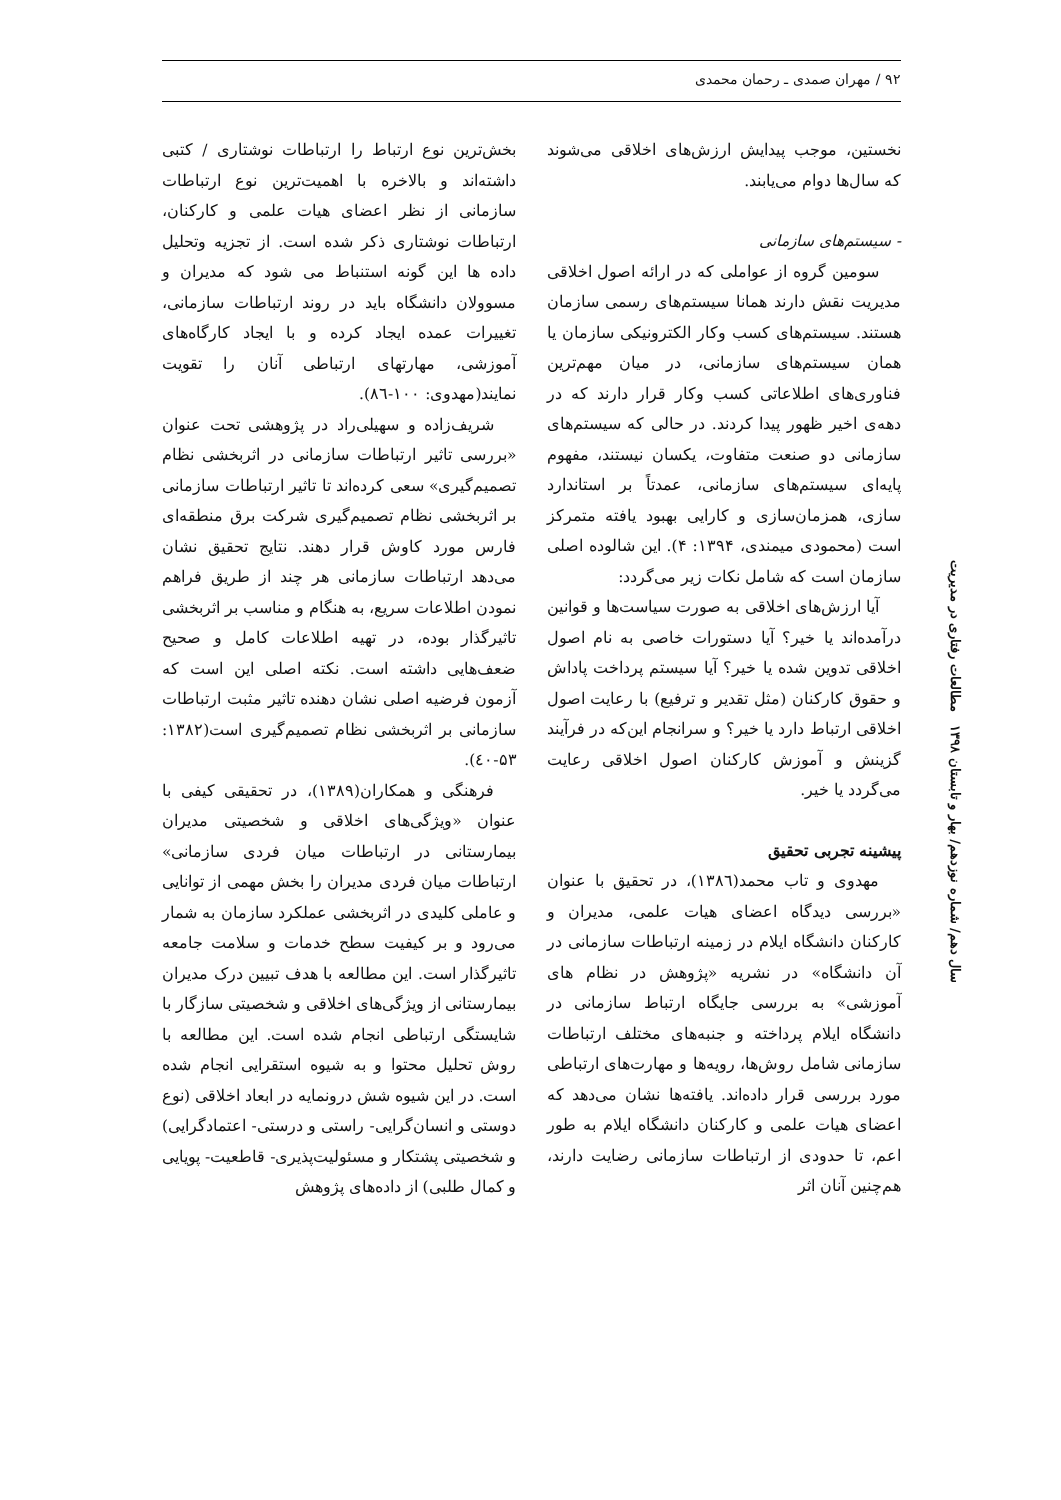۹۲ / مهران صمدی ـ رحمان محمدی
نخستین، موجب پیدایش ارزش‌های اخلاقی می‌شوند که سال‌ها دوام می‌یابند.
- سیستم‌های سازمانی
سومین گروه از عواملی که در ارائه اصول اخلاقی مدیریت نقش دارند همانا سیستم‌های رسمی سازمان هستند. سیستم‌های کسب وکار الکترونیکی سازمان یا همان سیستم‌های سازمانی، در میان مهم‌ترین فناوری‌های اطلاعاتی کسب وکار قرار دارند که در دهه‌ی اخیر ظهور پیدا کردند. در حالی که سیستم‌های سازمانی دو صنعت متفاوت، یکسان نیستند، مفهوم پایه‌ای سیستم‌های سازمانی، عمدتاً بر استاندارد سازی، همزمان‌سازی و کارایی بهبود یافته متمرکز است (محمودی میمندی، ۱۳۹۴: ۴). این شالوده اصلی سازمان است که شامل نکات زیر می‌گردد:
آیا ارزش‌های اخلاقی به صورت سیاست‌ها و قوانین درآمده‌اند یا خیر؟ آیا دستورات خاصی به نام اصول اخلاقی تدوین شده یا خیر؟ آیا سیستم پرداخت پاداش و حقوق کارکنان (مثل تقدیر و ترفیع) با رعایت اصول اخلاقی ارتباط دارد یا خیر؟ و سرانجام این‌که در فرآیند گزینش و آموزش کارکنان اصول اخلاقی رعایت می‌گردد یا خیر.
پیشینه تجربی تحقیق
مهدوی و تاب محمد(۱۳۸٦)، در تحقیق با عنوان «بررسی دیدگاه اعضای هیات علمی، مدیران و کارکنان دانشگاه ایلام در زمینه ارتباطات سازمانی در آن دانشگاه» در نشریه «پژوهش در نظام های آموزشی» به بررسی جایگاه ارتباط سازمانی در دانشگاه ایلام پرداخته و جنبه‌های مختلف ارتباطات سازمانی شامل روش‌ها، رویه‌ها و مهارت‌های ارتباطی مورد بررسی قرار داده‌اند. یافته‌ها نشان می‌دهد که اعضای هیات علمی و کارکنان دانشگاه ایلام به طور اعم، تا حدودی از ارتباطات سازمانی رضایت دارند، هم‌چنین آنان اثر
بخش‌ترین نوع ارتباط را ارتباطات نوشتاری / کتبی داشته‌اند و بالاخره با اهمیت‌ترین نوع ارتباطات سازمانی از نظر اعضای هیات علمی و کارکنان، ارتباطات نوشتاری ذکر شده است. از تجزیه وتحلیل داده ها این گونه استنباط می شود که مدیران و مسوولان دانشگاه باید در روند ارتباطات سازمانی، تغییرات عمده ایجاد کرده و با ایجاد کارگاه‌های آموزشی، مهارتهای ارتباطی آنان را تقویت نمایند(مهدوی: ۱۰۰-۸٦).
شریف‌زاده و سهیلی‌راد در پژوهشی تحت عنوان «بررسی تاثیر ارتباطات سازمانی در اثربخشی نظام تصمیم‌گیری» سعی کرده‌اند تا تاثیر ارتباطات سازمانی بر اثربخشی نظام تصمیم‌گیری شرکت برق منطقه‌ای فارس مورد کاوش قرار دهند. نتایج تحقیق نشان می‌دهد ارتباطات سازمانی هر چند از طریق فراهم نمودن اطلاعات سریع، به هنگام و مناسب بر اثربخشی تاثیرگذار بوده، در تهیه اطلاعات کامل و صحیح ضعف‌هایی داشته است. نکته اصلی این است که آزمون فرضیه اصلی نشان دهنده تاثیر مثبت ارتباطات سازمانی بر اثربخشی نظام تصمیم‌گیری است(۱۳۸۲: ۵۳-٤۰).
فرهنگی و همکاران(۱۳۸۹)، در تحقیقی کیفی با عنوان «ویژگی‌های اخلاقی و شخصیتی مدیران بیمارستانی در ارتباطات میان فردی سازمانی» ارتباطات میان فردی مدیران را بخش مهمی از توانایی و عاملی کلیدی در اثربخشی عملکرد سازمان به شمار می‌رود و بر کیفیت سطح خدمات و سلامت جامعه تاثیرگذار است. این مطالعه با هدف تبیین درک مدیران بیمارستانی از ویژگی‌های اخلاقی و شخصیتی سازگار با شایستگی ارتباطی انجام شده است. این مطالعه با روش تحلیل محتوا و به شیوه استقرایی انجام شده است. در این شیوه شش درونمایه در ابعاد اخلاقی (نوع دوستی و انسان‌گرایی- راستی و درستی- اعتمادگرایی) و شخصیتی پشتکار و مسئولیت‌پذیری- قاطعیت- پویایی و کمال طلبی) از داده‌های پژوهش
سال دهم/ شماره نوزدهم/ بهار و تابستان ۱۳۹۸ مطالعات رفتاری در مدیریت